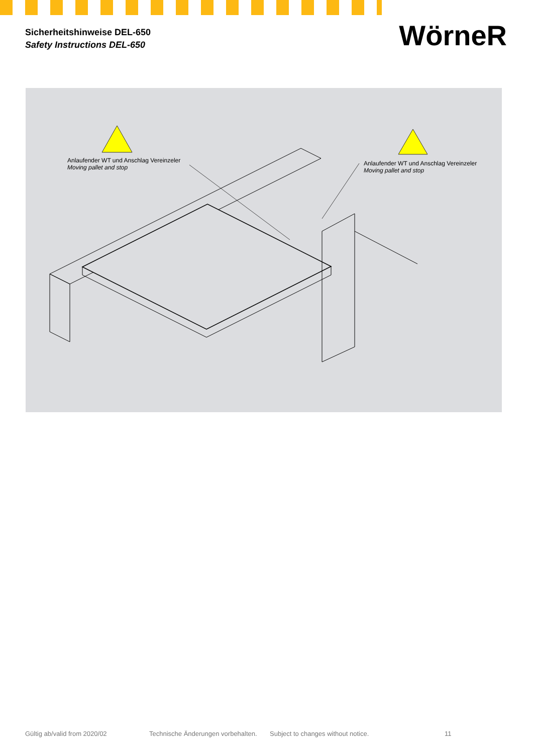Sicherheitshinweise DEL-650
Safety Instructions DEL-650
WörneR
Anlaufender WT und Anschlag Vereinzeler
Moving pallet and stop
Anlaufender WT und Anschlag Vereinzeler
Moving pallet and stop
Gültig ab/valid from 2020/02 Technische Änderungen vorbehalten. Subject to changes without notice. 11